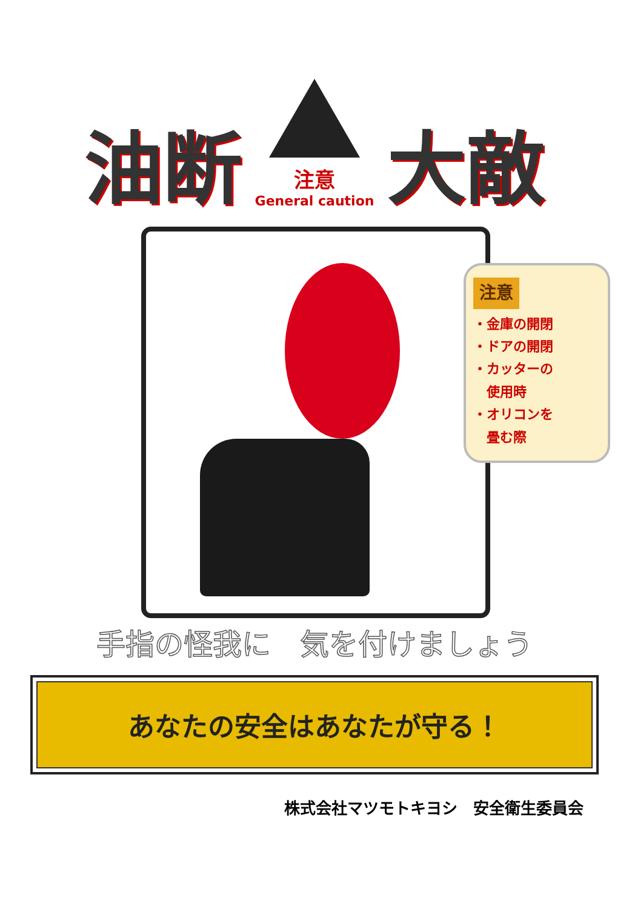油断
注意
General caution
大敵
注意
・金庫の開閉
・ドアの開閉
・カッターの
　使用時
・オリコンを
　畳む際
手指の怪我に　気を付けましょう
あなたの安全はあなたが守る！
株式会社マツモトキヨシ　安全衛生委員会